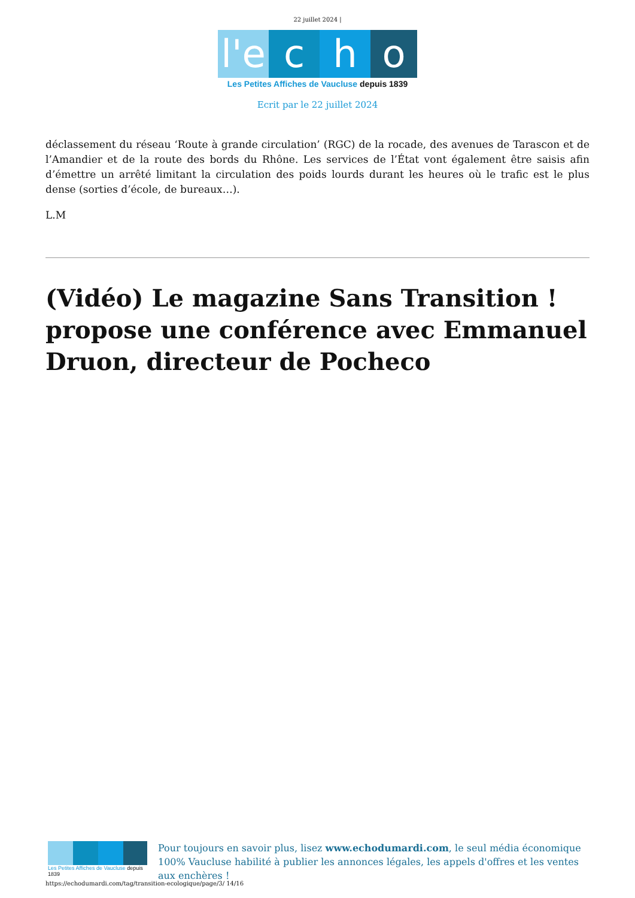22 juillet 2024 |
l'e
c
h
o
Les Petites Affiches de Vaucluse depuis 1839
Ecrit par le 22 juillet 2024
déclassement du réseau ‘Route à grande circulation’ (RGC) de la rocade, des avenues de Tarascon et de l’Amandier et de la route des bords du Rhône. Les services de l’État vont également être saisis afin d’émettre un arrêté limitant la circulation des poids lourds durant les heures où le trafic est le plus dense (sorties d’école, de bureaux…).
L.M
(Vidéo) Le magazine Sans Transition ! propose une conférence avec Emmanuel Druon, directeur de Pocheco
Les Petites Affiches de Vaucluse depuis 1839
Pour toujours en savoir plus, lisez www.echodumardi.com, le seul média économique 100% Vaucluse habilité à publier les annonces légales, les appels d'offres et les ventes aux enchères !
https://echodumardi.com/tag/transition-ecologique/page/3/ 14/16